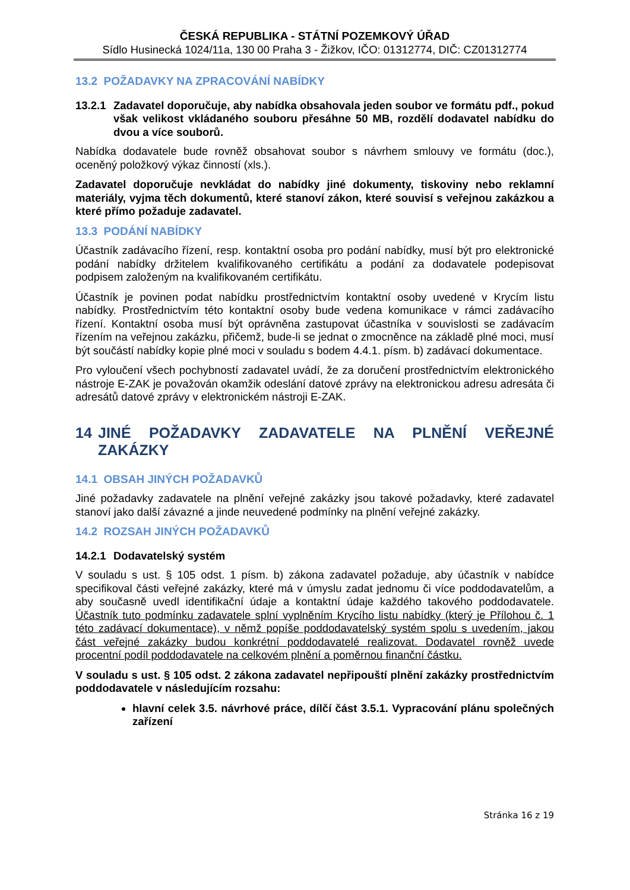ČESKÁ REPUBLIKA - STÁTNÍ POZEMKOVÝ ÚŘAD
Sídlo Husinecká 1024/11a, 130 00 Praha 3 - Žižkov, IČO: 01312774, DIČ: CZ01312774
13.2 POŽADAVKY NA ZPRACOVÁNÍ NABÍDKY
13.2.1 Zadavatel doporučuje, aby nabídka obsahovala jeden soubor ve formátu pdf., pokud však velikost vkládaného souboru přesáhne 50 MB, rozdělí dodavatel nabídku do dvou a více souborů.
Nabídka dodavatele bude rovněž obsahovat soubor s návrhem smlouvy ve formátu (doc.), oceněný položkový výkaz činností (xls.).
Zadavatel doporučuje nevkládat do nabídky jiné dokumenty, tiskoviny nebo reklamní materiály, vyjma těch dokumentů, které stanoví zákon, které souvisí s veřejnou zakázkou a které přímo požaduje zadavatel.
13.3 PODÁNÍ NABÍDKY
Účastník zadávacího řízení, resp. kontaktní osoba pro podání nabídky, musí být pro elektronické podání nabídky držitelem kvalifikovaného certifikátu a podání za dodavatele podepisovat podpisem založeným na kvalifikovaném certifikátu.
Účastník je povinen podat nabídku prostřednictvím kontaktní osoby uvedené v Krycím listu nabídky. Prostřednictvím této kontaktní osoby bude vedena komunikace v rámci zadávacího řízení. Kontaktní osoba musí být oprávněna zastupovat účastníka v souvislosti se zadávacím řízením na veřejnou zakázku, přičemž, bude-li se jednat o zmocněnce na základě plné moci, musí být součástí nabídky kopie plné moci v souladu s bodem 4.4.1. písm. b) zadávací dokumentace.
Pro vyloučení všech pochybností zadavatel uvádí, že za doručení prostřednictvím elektronického nástroje E-ZAK je považován okamžik odeslání datové zprávy na elektronickou adresu adresáta či adresátů datové zprávy v elektronickém nástroji E-ZAK.
14 JINÉ POŽADAVKY ZADAVATELE NA PLNĚNÍ VEŘEJNÉ ZAKÁZKY
14.1 OBSAH JINÝCH POŽADAVKŮ
Jiné požadavky zadavatele na plnění veřejné zakázky jsou takové požadavky, které zadavatel stanoví jako další závazné a jinde neuvedené podmínky na plnění veřejné zakázky.
14.2 ROZSAH JINÝCH POŽADAVKŮ
14.2.1 Dodavatelský systém
V souladu s ust. § 105 odst. 1 písm. b) zákona zadavatel požaduje, aby účastník v nabídce specifikoval části veřejné zakázky, které má v úmyslu zadat jednomu či více poddodavatelům, a aby současně uvedl identifikační údaje a kontaktní údaje každého takového poddodavatele. Účastník tuto podmínku zadavatele splní vyplněním Krycího listu nabídky (který je Přílohou č. 1 této zadávací dokumentace), v němž popíše poddodavatelský systém spolu s uvedením, jakou část veřejné zakázky budou konkrétní poddodavatelé realizovat. Dodavatel rovněž uvede procentní podíl poddodavatele na celkovém plnění a poměrnou finanční částku.
V souladu s ust. § 105 odst. 2 zákona zadavatel nepřipouští plnění zakázky prostřednictvím poddodavatele v následujícím rozsahu:
hlavní celek 3.5. návrhové práce, dílčí část 3.5.1. Vypracování plánu společných zařízení
Stránka 16 z 19